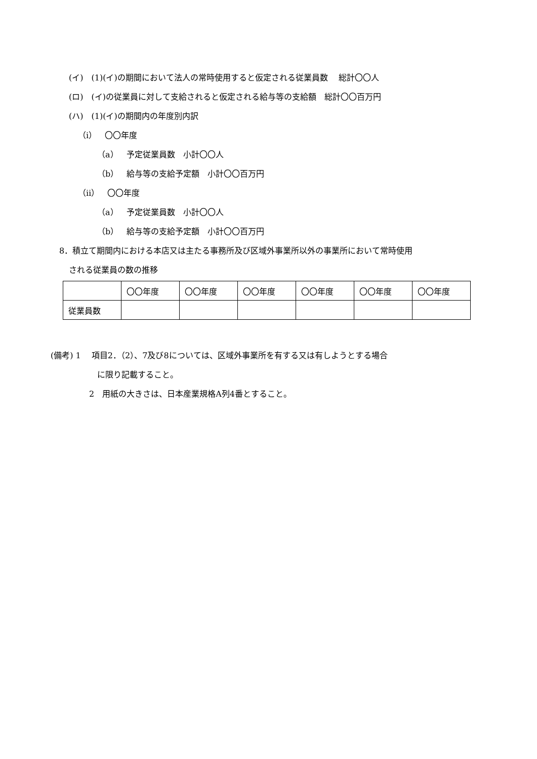(イ)　(1)(イ)の期間において法人の常時使用すると仮定される従業員数　 総計〇〇人
(ロ)　(イ)の従業員に対して支給されると仮定される給与等の支給額　総計〇〇百万円
(ハ)　(1)(イ)の期間内の年度別内訳
（ⅰ）　〇〇年度
（a）　予定従業員数　小計〇〇人
（b）　給与等の支給予定額　小計〇〇百万円
（ⅱ）　〇〇年度
（a）　予定従業員数　小計〇〇人
（b）　給与等の支給予定額　小計〇〇百万円
8．積立て期間内における本店又は主たる事務所及び区域外事業所以外の事業所において常時使用
される従業員の数の推移
| | 〇〇年度 | 〇〇年度 | 〇〇年度 | 〇〇年度 | 〇〇年度 | 〇〇年度 |
| 従業員数 | | | | | | |
(備考) 1　 項目2．（2）、7及び8については、区域外事業所を有する又は有しようとする場合
に限り記載すること。
2　用紙の大きさは、日本産業規格A列4番とすること。